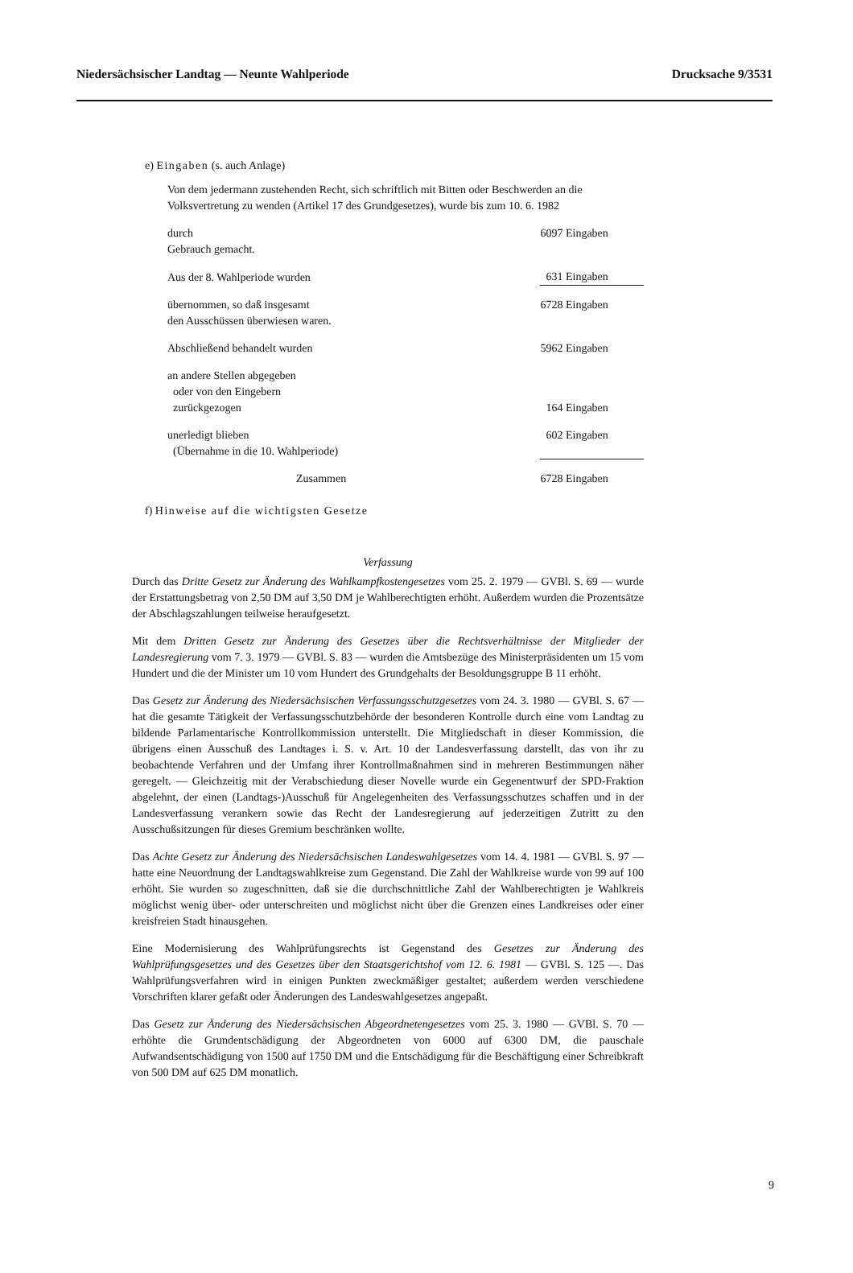Niedersächsischer Landtag — Neunte Wahlperiode Drucksache 9/3531
e) Eingaben (s. auch Anlage)
Von dem jedermann zustehenden Recht, sich schriftlich mit Bitten oder Beschwerden an die Volksvertretung zu wenden (Artikel 17 des Grundgesetzes), wurde bis zum 10. 6. 1982
| durch Gebrauch gemacht. | 6097 Eingaben |
| Aus der 8. Wahlperiode wurden | 631 Eingaben |
| übernommen, so daß insgesamt den Ausschüssen überwiesen waren. | 6728 Eingaben |
| Abschließend behandelt wurden | 5962 Eingaben |
| an andere Stellen abgegeben oder von den Eingebern zurückgezogen | 164 Eingaben |
| unerledigt blieben (Übernahme in die 10. Wahlperiode) | 602 Eingaben |
| Zusammen | 6728 Eingaben |
f) Hinweise auf die wichtigsten Gesetze
Verfassung
Durch das Dritte Gesetz zur Änderung des Wahlkampfkostengesetzes vom 25. 2. 1979 — GVBl. S. 69 — wurde der Erstattungsbetrag von 2,50 DM auf 3,50 DM je Wahlberechtigten erhöht. Außerdem wurden die Prozentsätze der Abschlagszahlungen teilweise heraufgesetzt.
Mit dem Dritten Gesetz zur Änderung des Gesetzes über die Rechtsverhältnisse der Mitglieder der Landesregierung vom 7. 3. 1979 — GVBl. S. 83 — wurden die Amtsbezüge des Ministerpräsidenten um 15 vom Hundert und die der Minister um 10 vom Hundert des Grundgehalts der Besoldungsgruppe B 11 erhöht.
Das Gesetz zur Änderung des Niedersächsischen Verfassungsschutzgesetzes vom 24. 3. 1980 — GVBl. S. 67 — hat die gesamte Tätigkeit der Verfassungsschutzbehörde der besonderen Kontrolle durch eine vom Landtag zu bildende Parlamentarische Kontrollkommission unterstellt. Die Mitgliedschaft in dieser Kommission, die übrigens einen Ausschuß des Landtages i. S. v. Art. 10 der Landesverfassung darstellt, das von ihr zu beobachtende Verfahren und der Umfang ihrer Kontrollmaßnahmen sind in mehreren Bestimmungen näher geregelt. — Gleichzeitig mit der Verabschiedung dieser Novelle wurde ein Gegenentwurf der SPD-Fraktion abgelehnt, der einen (Landtags-)Ausschuß für Angelegenheiten des Verfassungsschutzes schaffen und in der Landesverfassung verankern sowie das Recht der Landesregierung auf jederzeitigen Zutritt zu den Ausschußsitzungen für dieses Gremium beschränken wollte.
Das Achte Gesetz zur Änderung des Niedersächsischen Landeswahlgesetzes vom 14. 4. 1981 — GVBl. S. 97 — hatte eine Neuordnung der Landtagswahlkreise zum Gegenstand. Die Zahl der Wahlkreise wurde von 99 auf 100 erhöht. Sie wurden so zugeschnitten, daß sie die durchschnittliche Zahl der Wahlberechtigten je Wahlkreis möglichst wenig über- oder unterschreiten und möglichst nicht über die Grenzen eines Landkreises oder einer kreisfreien Stadt hinausgehen.
Eine Modernisierung des Wahlprüfungsrechts ist Gegenstand des Gesetzes zur Änderung des Wahlprüfungsgesetzes und des Gesetzes über den Staatsgerichtshof vom 12. 6. 1981 — GVBl. S. 125 —. Das Wahlprüfungsverfahren wird in einigen Punkten zweckmäßiger gestaltet; außerdem werden verschiedene Vorschriften klarer gefaßt oder Änderungen des Landeswahlgesetzes angepaßt.
Das Gesetz zur Änderung des Niedersächsischen Abgeordnetengesetzes vom 25. 3. 1980 — GVBl. S. 70 — erhöhte die Grundentschädigung der Abgeordneten von 6000 auf 6300 DM, die pauschale Aufwandsentschädigung von 1500 auf 1750 DM und die Entschädigung für die Beschäftigung einer Schreibkraft von 500 DM auf 625 DM monatlich.
9